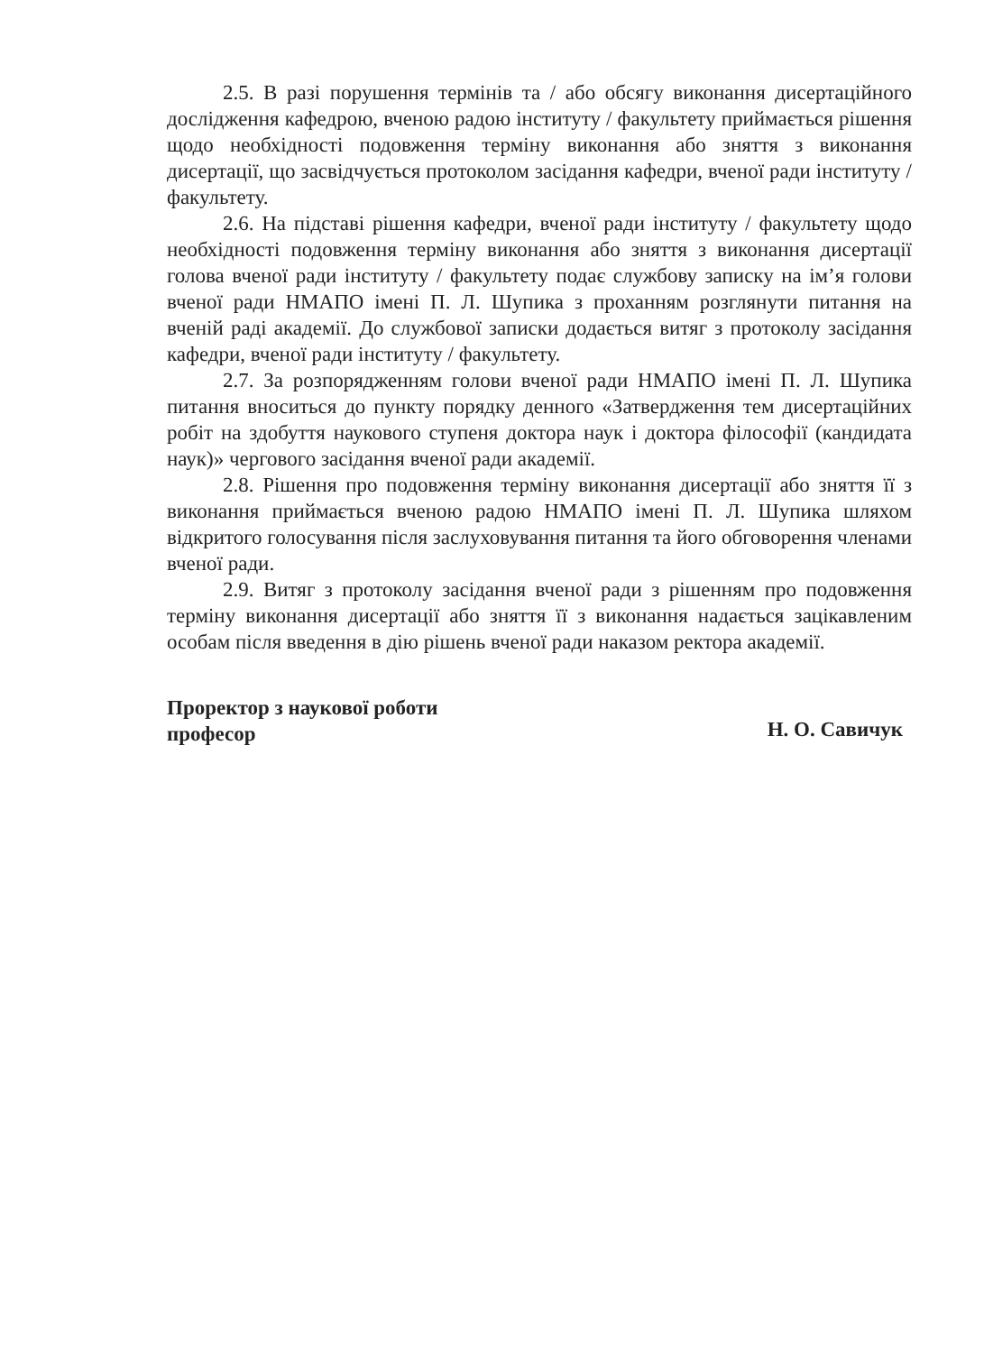2.5. В разі порушення термінів та / або обсягу виконання дисертаційного дослідження кафедрою, вченою радою інституту / факультету приймається рішення щодо необхідності подовження терміну виконання або зняття з виконання дисертації, що засвідчується протоколом засідання кафедри, вченої ради інституту / факультету.
2.6. На підставі рішення кафедри, вченої ради інституту / факультету щодо необхідності подовження терміну виконання або зняття з виконання дисертації голова вченої ради інституту / факультету подає службову записку на ім’я голови вченої ради НМАПО імені П. Л. Шупика з проханням розглянути питання на вченій раді академії. До службової записки додається витяг з протоколу засідання кафедри, вченої ради інституту / факультету.
2.7. За розпорядженням голови вченої ради НМАПО імені П. Л. Шупика питання вноситься до пункту порядку денного «Затвердження тем дисертаційних робіт на здобуття наукового ступеня доктора наук і доктора філософії (кандидата наук)» чергового засідання вченої ради академії.
2.8. Рішення про подовження терміну виконання дисертації або зняття її з виконання приймається вченою радою НМАПО імені П. Л. Шупика шляхом відкритого голосування після заслуховування питання та його обговорення членами вченої ради.
2.9. Витяг з протоколу засідання вченої ради з рішенням про подовження терміну виконання дисертації або зняття її з виконання надається зацікавленим особам після введення в дію рішень вченої ради наказом ректора академії.
Проректор з наукової роботи
професор
Н. О. Савичук